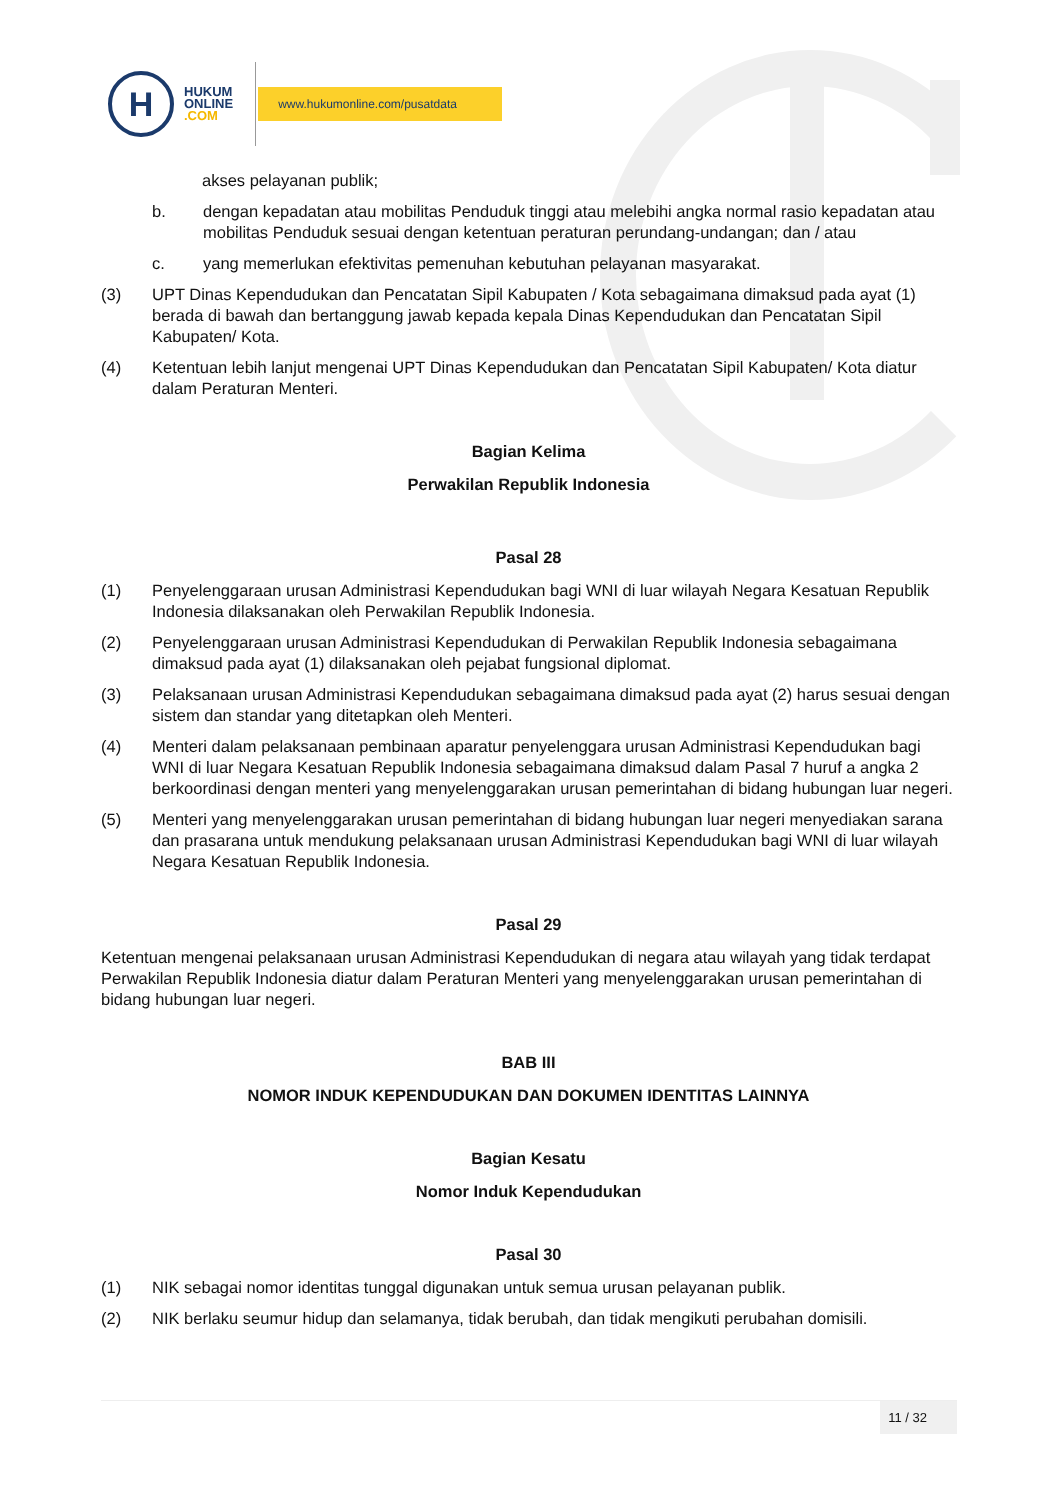H
HUKUM
ONLINE
.COM
www.hukumonline.com/pusatdata
akses pelayanan publik;
b. dengan kepadatan atau mobilitas Penduduk tinggi atau melebihi angka normal rasio kepadatan atau mobilitas Penduduk sesuai dengan ketentuan peraturan perundang-undangan; dan / atau
c. yang memerlukan efektivitas pemenuhan kebutuhan pelayanan masyarakat.
(3) UPT Dinas Kependudukan dan Pencatatan Sipil Kabupaten / Kota sebagaimana dimaksud pada ayat (1) berada di bawah dan bertanggung jawab kepada kepala Dinas Kependudukan dan Pencatatan Sipil Kabupaten/ Kota.
(4) Ketentuan lebih lanjut mengenai UPT Dinas Kependudukan dan Pencatatan Sipil Kabupaten/ Kota diatur dalam Peraturan Menteri.
Bagian Kelima
Perwakilan Republik Indonesia
Pasal 28
(1) Penyelenggaraan urusan Administrasi Kependudukan bagi WNI di luar wilayah Negara Kesatuan Republik Indonesia dilaksanakan oleh Perwakilan Republik Indonesia.
(2) Penyelenggaraan urusan Administrasi Kependudukan di Perwakilan Republik Indonesia sebagaimana dimaksud pada ayat (1) dilaksanakan oleh pejabat fungsional diplomat.
(3) Pelaksanaan urusan Administrasi Kependudukan sebagaimana dimaksud pada ayat (2) harus sesuai dengan sistem dan standar yang ditetapkan oleh Menteri.
(4) Menteri dalam pelaksanaan pembinaan aparatur penyelenggara urusan Administrasi Kependudukan bagi WNI di luar Negara Kesatuan Republik Indonesia sebagaimana dimaksud dalam Pasal 7 huruf a angka 2 berkoordinasi dengan menteri yang menyelenggarakan urusan pemerintahan di bidang hubungan luar negeri.
(5) Menteri yang menyelenggarakan urusan pemerintahan di bidang hubungan luar negeri menyediakan sarana dan prasarana untuk mendukung pelaksanaan urusan Administrasi Kependudukan bagi WNI di luar wilayah Negara Kesatuan Republik Indonesia.
Pasal 29
Ketentuan mengenai pelaksanaan urusan Administrasi Kependudukan di negara atau wilayah yang tidak terdapat Perwakilan Republik Indonesia diatur dalam Peraturan Menteri yang menyelenggarakan urusan pemerintahan di bidang hubungan luar negeri.
BAB III
NOMOR INDUK KEPENDUDUKAN DAN DOKUMEN IDENTITAS LAINNYA
Bagian Kesatu
Nomor Induk Kependudukan
Pasal 30
(1) NIK sebagai nomor identitas tunggal digunakan untuk semua urusan pelayanan publik.
(2) NIK berlaku seumur hidup dan selamanya, tidak berubah, dan tidak mengikuti perubahan domisili.
11 / 32